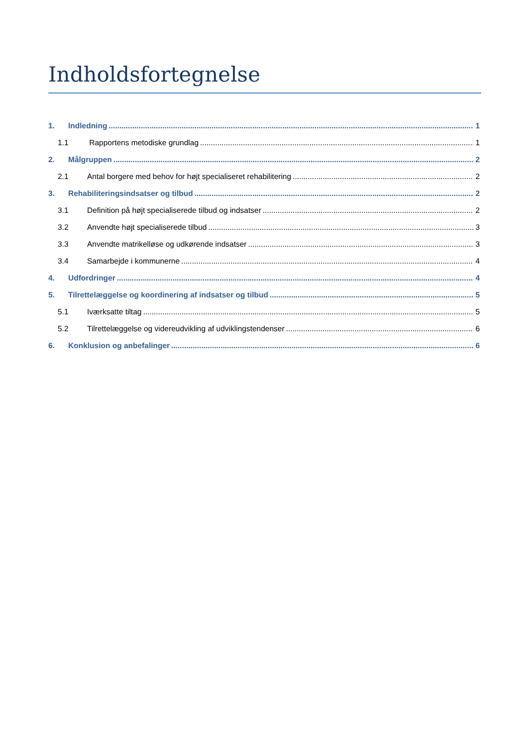Indholdsfortegnelse
1. Indledning 1
1.1 Rapportens metodiske grundlag 1
2. Målgruppen 2
2.1 Antal borgere med behov for højt specialiseret rehabilitering 2
3. Rehabiliteringsindsatser og tilbud 2
3.1 Definition på højt specialiserede tilbud og indsatser 2
3.2 Anvendte højt specialiserede tilbud 3
3.3 Anvendte matrikelløse og udkørende indsatser 3
3.4 Samarbejde i kommunerne 4
4. Udfordringer 4
5. Tilrettelæggelse og koordinering af indsatser og tilbud 5
5.1 Iværksatte tiltag 5
5.2 Tilrettelæggelse og videreudvikling af udviklingstendenser 6
6. Konklusion og anbefalinger 6